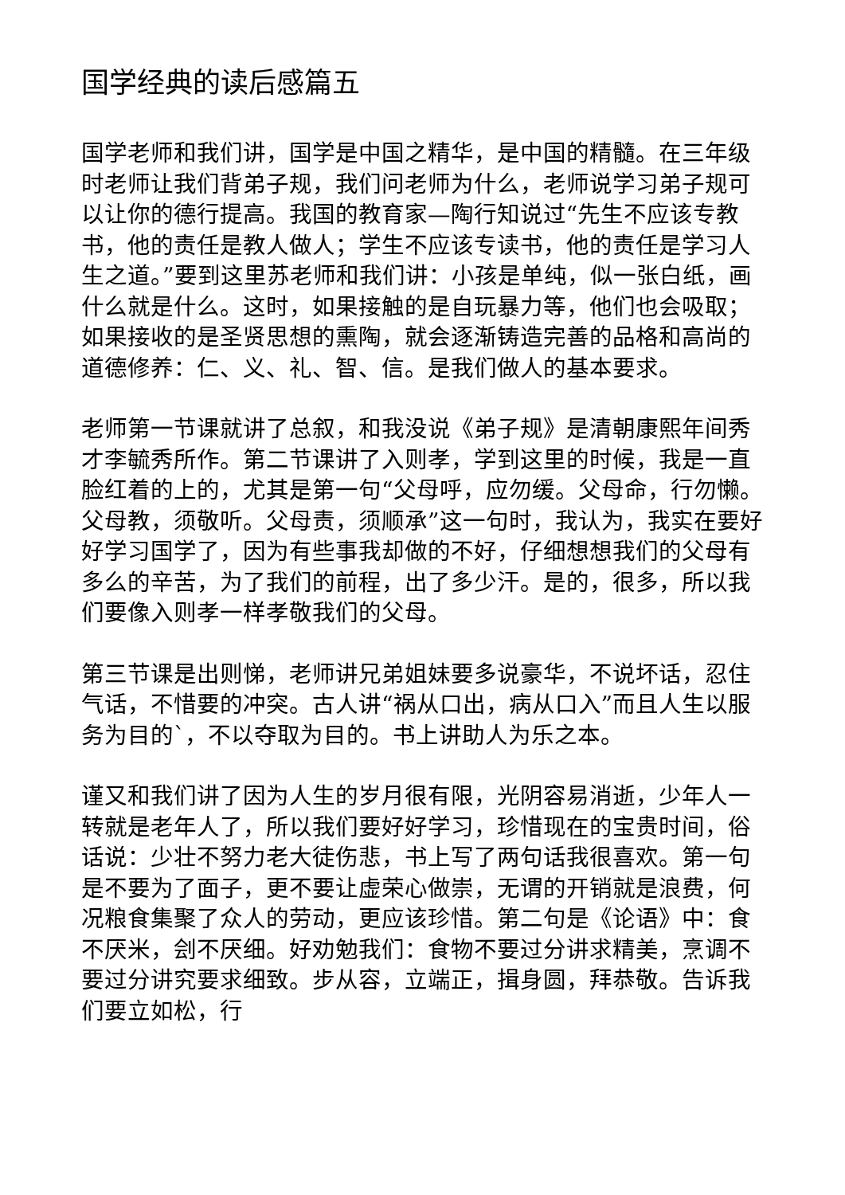国学经典的读后感篇五
国学老师和我们讲，国学是中国之精华，是中国的精髓。在三年级时老师让我们背弟子规，我们问老师为什么，老师说学习弟子规可以让你的德行提高。我国的教育家—陶行知说过“先生不应该专教书，他的责任是教人做人；学生不应该专读书，他的责任是学习人生之道。”要到这里苏老师和我们讲：小孩是单纯，似一张白纸，画什么就是什么。这时，如果接触的是自玩暴力等，他们也会吸取；如果接收的是圣贤思想的熏陶，就会逐渐铸造完善的品格和高尚的道德修养：仁、义、礼、智、信。是我们做人的基本要求。
老师第一节课就讲了总叙，和我没说《弟子规》是清朝康熙年间秀才李毓秀所作。第二节课讲了入则孝，学到这里的时候，我是一直脸红着的上的，尤其是第一句“父母呼，应勿缓。父母命，行勿懒。父母教，须敬听。父母责，须顺承”这一句时，我认为，我实在要好好学习国学了，因为有些事我却做的不好，仔细想想我们的父母有多么的辛苦，为了我们的前程，出了多少汗。是的，很多，所以我们要像入则孝一样孝敬我们的父母。
第三节课是出则悌，老师讲兄弟姐妹要多说豪华，不说坏话，忍住气话，不惜要的冲突。古人讲“祸从口出，病从口入”而且人生以服务为目的`，不以夺取为目的。书上讲助人为乐之本。
谨又和我们讲了因为人生的岁月很有限，光阴容易消逝，少年人一转就是老年人了，所以我们要好好学习，珍惜现在的宝贵时间，俗话说：少壮不努力老大徒伤悲，书上写了两句话我很喜欢。第一句是不要为了面子，更不要让虚荣心做崇，无谓的开销就是浪费，何况粮食集聚了众人的劳动，更应该珍惜。第二句是《论语》中：食不厌米，刽不厌细。好劝勉我们：食物不要过分讲求精美，烹调不要过分讲究要求细致。步从容，立端正，揖身圆，拜恭敬。告诉我们要立如松，行